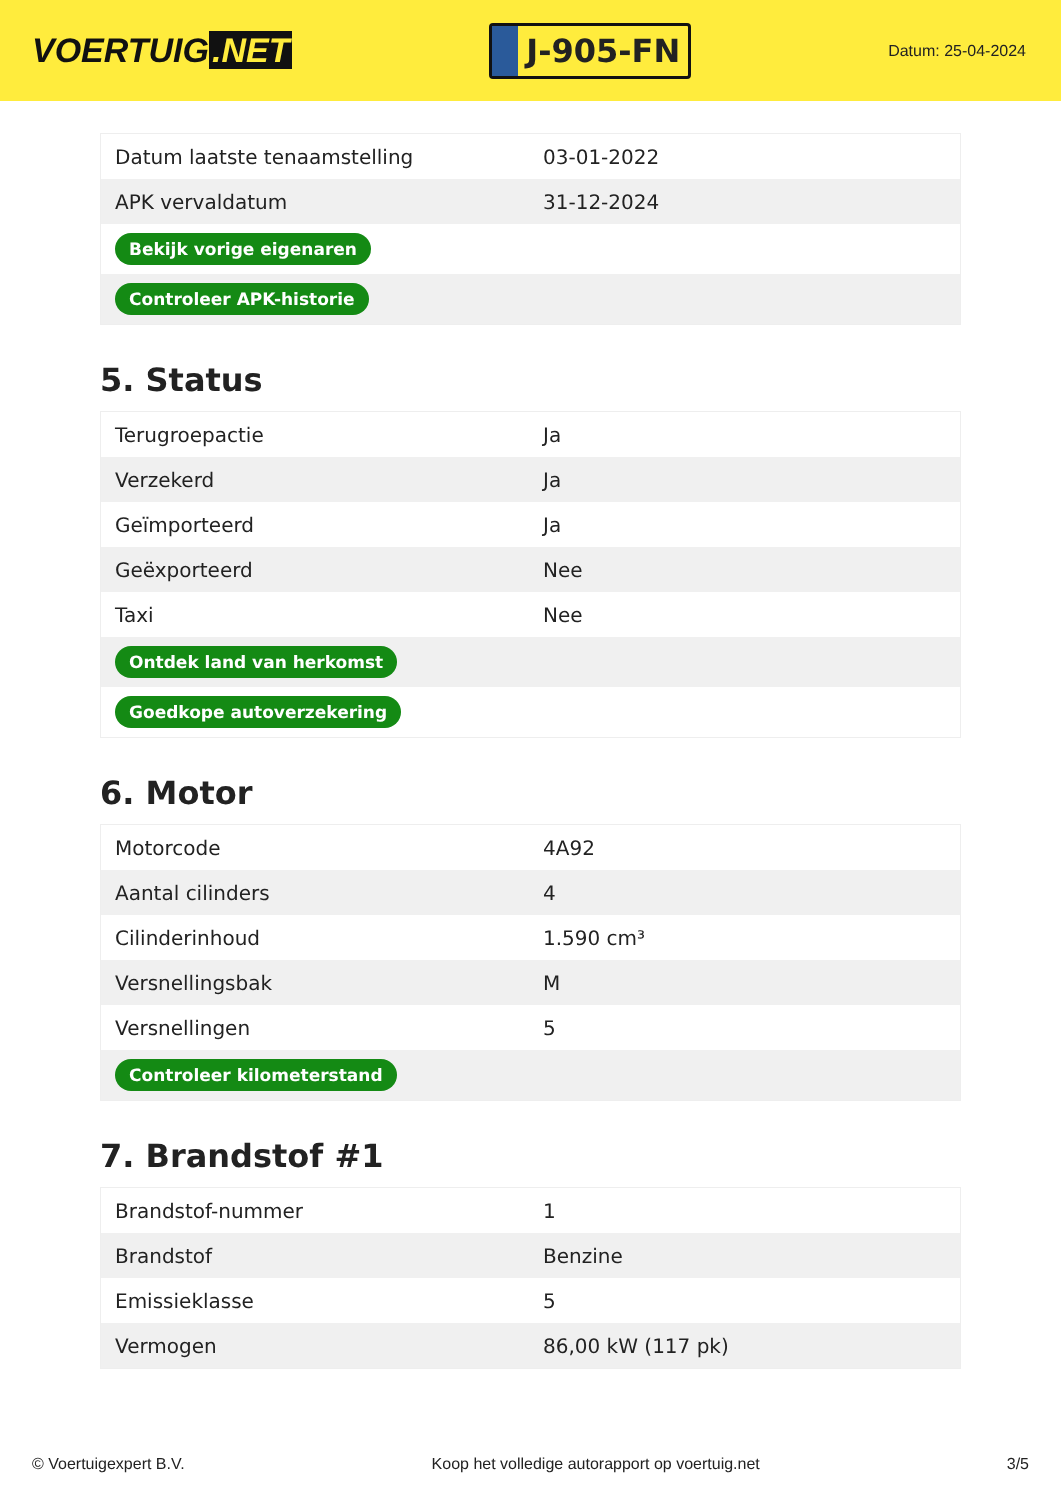VOERTUIG.NET
J-905-FN
Datum: 25-04-2024
| Datum laatste tenaamstelling | 03-01-2022 |
| APK vervaldatum | 31-12-2024 |
| Bekijk vorige eigenaren | |
| Controleer APK-historie | |
5. Status
| Terugroepactie | Ja |
| Verzekerd | Ja |
| Geïmporteerd | Ja |
| Geëxporteerd | Nee |
| Taxi | Nee |
| Ontdek land van herkomst | |
| Goedkope autoverzekering | |
6. Motor
| Motorcode | 4A92 |
| Aantal cilinders | 4 |
| Cilinderinhoud | 1.590 cm³ |
| Versnellingsbak | M |
| Versnellingen | 5 |
| Controleer kilometerstand | |
7. Brandstof #1
| Brandstof-nummer | 1 |
| Brandstof | Benzine |
| Emissieklasse | 5 |
| Vermogen | 86,00 kW (117 pk) |
© Voertuigexpert B.V. Koop het volledige autorapport op voertuig.net 3/5